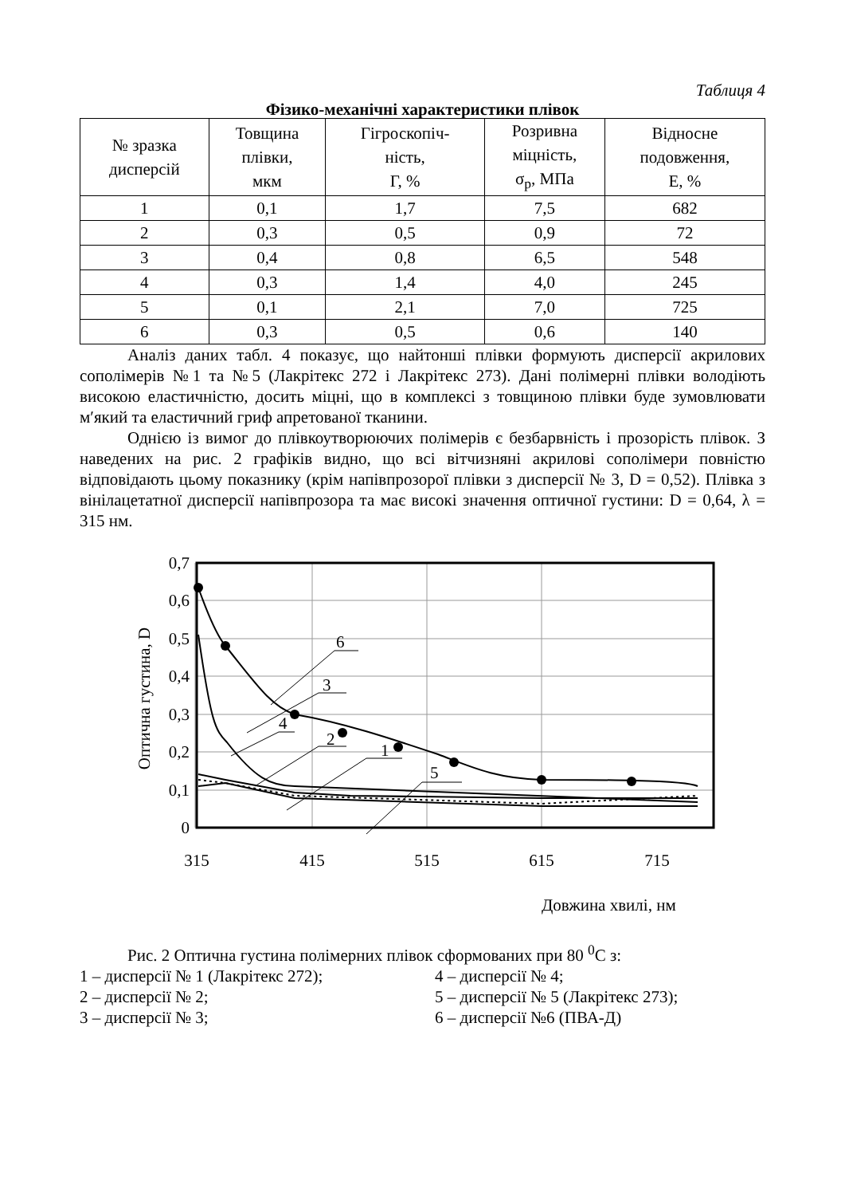Таблиця 4
Фізико-механічні характеристики плівок
| № зразка дисперсій | Товщина плівки, мкм | Гігроскопіч- ність, Г, % | Розривна міцність, σ<sub>р</sub>, МПа | Відносне подовження, Е, % |
| --- | --- | --- | --- | --- |
| 1 | 0,1 | 1,7 | 7,5 | 682 |
| 2 | 0,3 | 0,5 | 0,9 | 72 |
| 3 | 0,4 | 0,8 | 6,5 | 548 |
| 4 | 0,3 | 1,4 | 4,0 | 245 |
| 5 | 0,1 | 2,1 | 7,0 | 725 |
| 6 | 0,3 | 0,5 | 0,6 | 140 |
Аналіз даних табл. 4 показує, що найтонші плівки формують дисперсії акрилових сополімерів №1 та №5 (Лакрітекс 272 і Лакрітекс 273). Дані полімерні плівки володіють високою еластичністю, досить міцні, що в комплексі з товщиною плівки буде зумовлювати м′який та еластичний гриф апретованої тканини.
Однією із вимог до плівкоутворюючих полімерів є безбарвність і прозорість плівок. З наведених на рис. 2 графіків видно, що всі вітчизняні акрилові сополімери повністю відповідають цьому показнику (крім напівпрозорої плівки з дисперсії № 3, D = 0,52). Плівка з вінілацетатної дисперсії напівпрозора та має високі значення оптичної густини: D = 0,64, λ = 315 нм.
6
3
4
2
1
5
0,7
0,6
0,5
0,4
0,3
0,2
0,1
0
315
415
515
615
715
Оптична густина, D
Довжина хвилі, нм
Рис. 2 Оптична густина полімерних плівок сформованих при 80 <sup>0</sup>С з:
1 – дисперсії № 1 (Лакрітекс 272);
4 – дисперсії № 4;
2 – дисперсії № 2;
5 – дисперсії № 5 (Лакрітекс 273);
3 – дисперсії № 3;
6 – дисперсії №6 (ПВА-Д)